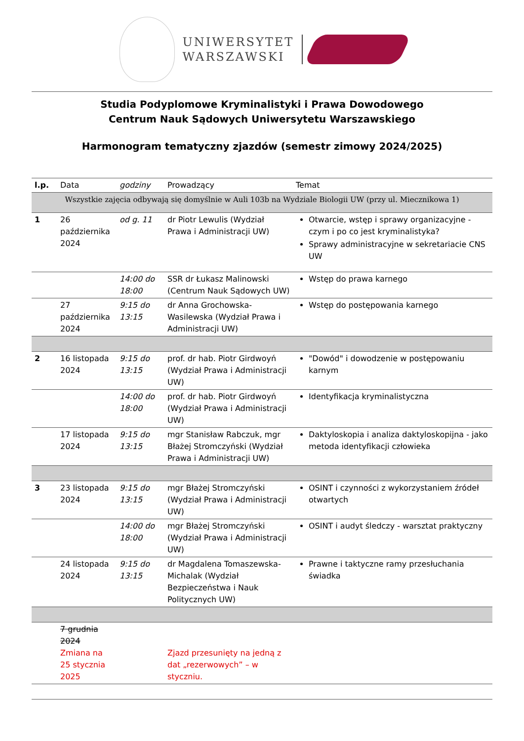UNIWERSYTET
WARSZAWSKI
Studia Podyplomowe Kryminalistyki i Prawa Dowodowego
Centrum Nauk Sądowych Uniwersytetu Warszawskiego
Harmonogram tematyczny zjazdów (semestr zimowy 2024/2025)
| l.p. | Data | godziny | Prowadzący | Temat |
| --- | --- | --- | --- | --- |
| Wszystkie zajęcia odbywają się domyślnie w Auli 103b na Wydziale Biologii UW (przy ul. Miecznikowa 1) | | | | |
| 1 | 26 października 2024 | od g. 11 | dr Piotr Lewulis (Wydział Prawa i Administracji UW) | Otwarcie, wstęp i sprawy organizacyjne - czym i po co jest kryminalistyka? Sprawy administracyjne w sekretariacie CNS UW |
| | | 14:00 do 18:00 | SSR dr Łukasz Malinowski (Centrum Nauk Sądowych UW) | Wstęp do prawa karnego |
| | 27 października 2024 | 9:15 do 13:15 | dr Anna Grochowska-Wasilewska (Wydział Prawa i Administracji UW) | Wstęp do postępowania karnego |
| 2 | 16 listopada 2024 | 9:15 do 13:15 | prof. dr hab. Piotr Girdwoyń (Wydział Prawa i Administracji UW) | "Dowód" i dowodzenie w postępowaniu karnym |
| | | 14:00 do 18:00 | prof. dr hab. Piotr Girdwoyń (Wydział Prawa i Administracji UW) | Identyfikacja kryminalistyczna |
| | 17 listopada 2024 | 9:15 do 13:15 | mgr Stanisław Rabczuk, mgr Błażej Stromczyński (Wydział Prawa i Administracji UW) | Daktyloskopia i analiza daktyloskopijna - jako metoda identyfikacji człowieka |
| 3 | 23 listopada 2024 | 9:15 do 13:15 | mgr Błażej Stromczyński (Wydział Prawa i Administracji UW) | OSINT i czynności z wykorzystaniem źródeł otwartych |
| | | 14:00 do 18:00 | mgr Błażej Stromczyński (Wydział Prawa i Administracji UW) | OSINT i audyt śledczy - warsztat praktyczny |
| | 24 listopada 2024 | 9:15 do 13:15 | dr Magdalena Tomaszewska-Michalak (Wydział Bezpieczeństwa i Nauk Politycznych UW) | Prawne i taktyczne ramy przesłuchania świadka |
| | 7 grudnia 2024 Zmiana na 25 stycznia 2025 | | Zjazd przesunięty na jedną z dat „rezerwowych” – w styczniu. | |